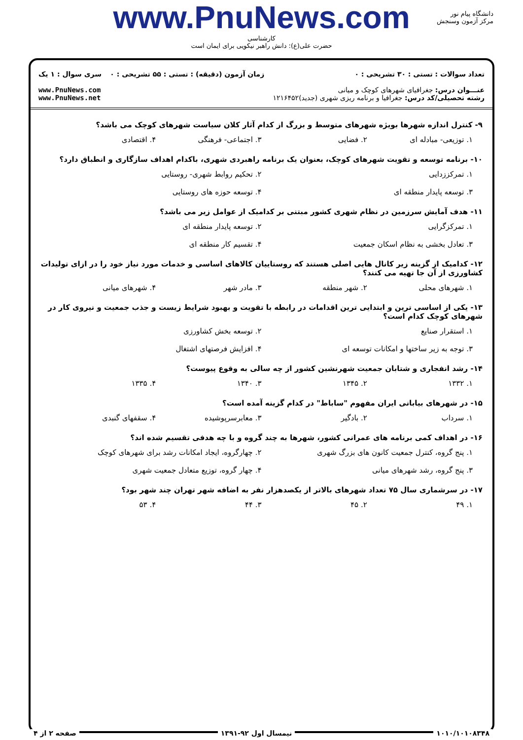دانشگاه پیام نور
مرکز آزمون وسنجش
www.PnuNews.com
کارشناسی
حضرت علی(ع): دانش راهبر نیکویی برای ایمان است
تعداد سوالات : تستی : ۳۰ تشریحی : ۰
عنـــوان درس: جغرافیای شهرهای کوچک و میانی
رشته تحصیلی/کد درس: جغرافیا و برنامه ریزی شهری (جدید)۱۲۱۶۴۵۲
زمان آزمون (دقیقه) : تستی : ۵۵ تشریحی : ۰
سری سوال : ۱ یک
www.PnuNews.com
www.PnuNews.net
۹- کنترل اندازه شهرها بویژه شهرهای متوسط و بزرگ از کدام آثار کلان سیاست شهرهای کوچک می باشد؟
۱. توزیعی- مبادله ای ۲. فضایی ۳. اجتماعی- فرهنگی ۴. اقتصادی
۱۰- برنامه توسعه و تقویت شهرهای کوچک، بعنوان یک برنامه راهبردی شهری، باکدام اهداف سازگاری و انطباق دارد؟
۱. تمرکززدایی ۲. تحکیم روابط شهری- روستایی ۳. توسعه پایدار منطقه ای ۴. توسعه حوزه های روستایی
۱۱- هدف آمایش سرزمین در نظام شهری کشور مبتنی بر کدامیک از عوامل زیر می باشد؟
۱. تمرکزگرایی ۲. توسعه پایدار منطقه ای ۳. تعادل بخشی به نظام اسکان جمعیت ۴. تقسیم کار منطقه ای
۱۲- کدامیک از گزینه زیر کانال هایی اصلی هستند که روستاییان کالاهای اساسی و خدمات مورد نیاز خود را در ازای تولیدات کشاورزی از آن جا تهیه می کنند؟
۱. شهرهای محلی ۲. شهر منطقه ۳. مادر شهر ۴. شهرهای میانی
۱۳- یکی از اساسی ترین و ابتدایی ترین اقدامات در رابطه با تقویت و بهبود شرایط زیست و جذب جمعیت و نیروی کار در شهرهای کوچک کدام است؟
۱. استقرار صنایع ۲. توسعه بخش کشاورزی ۳. توجه به زیر ساختها و امکانات توسعه ای ۴. افزایش فرصتهای اشتغال
۱۴- رشد انفجاری و شتابان جمعیت شهرنشین کشور از چه سالی به وقوع پیوست؟
۱. ۱۳۳۲ ۲. ۱۳۴۵ ۳. ۱۳۴۰ ۴. ۱۳۳۵
۱۵- در شهرهای بیابانی ایران مفهوم "ساباط" در کدام گزینه آمده است؟
۱. سرداب ۲. بادگیر ۳. معابرسرپوشیده ۴. سقفهای گنبدی
۱۶- در اهداف کمی برنامه های عمرانی کشور، شهرها به چند گروه و با چه هدفی تقسیم شده اند؟
۱. پنج گروه، کنترل جمعیت کانون های بزرگ شهری ۲. چهارگروه، ایجاد امکانات رشد برای شهرهای کوچک ۳. پنج گروه، رشد شهرهای میانی ۴. چهار گروه، توزیع متعادل جمعیت شهری
۱۷- در سرشماری سال ۷۵ تعداد شهرهای بالاتر از یکصدهزار نفر به اضافه شهر تهران چند شهر بود؟
۱. ۴۹ ۲. ۴۵ ۳. ۴۴ ۴. ۵۳
۱۰۱۰/۱۰۱۰۸۳۴۸ نیمسال اول ۹۲-۱۳۹۱ صفحه ۲ از ۴